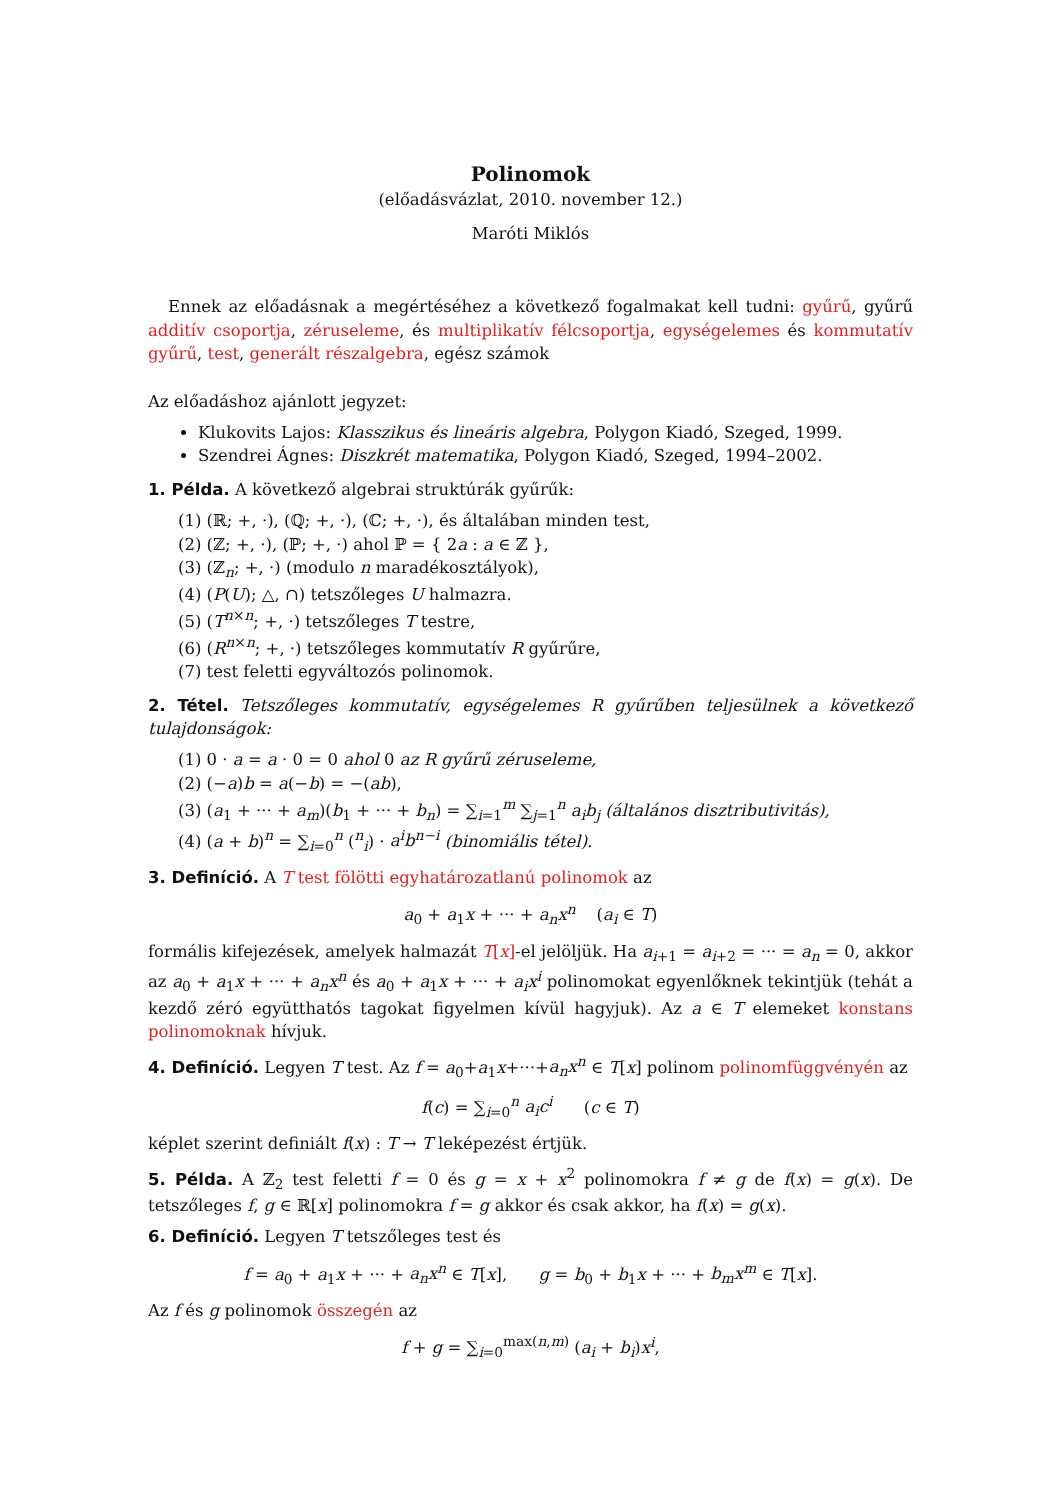Polinomok
(előadásvázlat, 2010. november 12.)
Maróti Miklós
Ennek az előadásnak a megértéséhez a következő fogalmakat kell tudni: gyűrű, gyűrű additív csoportja, zéruseleme, és multiplikatív félcsoportja, egységelemes és kommutatív gyűrű, test, generált részalgebra, egész számok
Az előadáshoz ajánlott jegyzet:
Klukovits Lajos: Klasszikus és lineáris algebra, Polygon Kiadó, Szeged, 1999.
Szendrei Ágnes: Diszkrét matematika, Polygon Kiadó, Szeged, 1994–2002.
1. Példa. A következő algebrai struktúrák gyűrűk:
(1) (ℝ; +, ·), (ℚ; +, ·), (ℂ; +, ·), és általában minden test,
(2) (ℤ; +, ·), (ℙ; +, ·) ahol ℙ = { 2a : a ∈ ℤ },
(3) (ℤ<sub>n</sub>; +, ·) (modulo n maradékosztályok),
(4) (P(U); △, ∩) tetszőleges U halmazra.
(5) (T<sup>n×n</sup>; +, ·) tetszőleges T testre,
(6) (R<sup>n×n</sup>; +, ·) tetszőleges kommutatív R gyűrűre,
(7) test feletti egyváltozós polinomok.
2. Tétel. Tetszőleges kommutatív, egységelemes R gyűrűben teljesülnek a következő tulajdonságok:
(1) 0 · a = a · 0 = 0 ahol 0 az R gyűrű zéruseleme,
(2) (−a)b = a(−b) = −(ab),
(3) (a<sub>1</sub> + ··· + a<sub>m</sub>)(b<sub>1</sub> + ··· + b<sub>n</sub>) = ∑<sub>i=1</sub><sup>m</sup> ∑<sub>j=1</sub><sup>n</sup> a<sub>i</sub>b<sub>j</sub> (általános disztributivitás),
(4) (a + b)<sup>n</sup> = ∑<sub>i=0</sub><sup>n</sup> (<sup>n</sup><sub>i</sub>) · a<sup>i</sup>b<sup>n−i</sup> (binomiális tétel).
3. Definíció. A T test fölötti egyhatározatlanú polinomok az
a<sub>0</sub> + a<sub>1</sub>x + ··· + a<sub>n</sub>x<sup>n</sup> (a<sub>i</sub> ∈ T)
formális kifejezések, amelyek halmazát T[x]-el jelöljük. Ha a<sub>i+1</sub> = a<sub>i+2</sub> = ··· = a<sub>n</sub> = 0, akkor az a<sub>0</sub> + a<sub>1</sub>x + ··· + a<sub>n</sub>x<sup>n</sup> és a<sub>0</sub> + a<sub>1</sub>x + ··· + a<sub>i</sub>x<sup>i</sup> polinomokat egyenlőknek tekintjük (tehát a kezdő zéró együtthatós tagokat figyelmen kívül hagyjuk). Az a ∈ T elemeket konstans polinomoknak hívjuk.
4. Definíció. Legyen T test. Az f = a<sub>0</sub>+a<sub>1</sub>x+···+a<sub>n</sub>x<sup>n</sup> ∈ T[x] polinom polinomfüggvényén az
f(c) = ∑<sub>i=0</sub><sup>n</sup> a<sub>i</sub>c<sup>i</sup> (c ∈ T)
képlet szerint definiált f(x) : T → T leképezést értjük.
5. Példa. A ℤ<sub>2</sub> test feletti f = 0 és g = x + x<sup>2</sup> polinomokra f ≠ g de f(x) = g(x). De tetszőleges f, g ∈ ℝ[x] polinomokra f = g akkor és csak akkor, ha f(x) = g(x).
6. Definíció. Legyen T tetszőleges test és
f = a<sub>0</sub> + a<sub>1</sub>x + ··· + a<sub>n</sub>x<sup>n</sup> ∈ T[x], g = b<sub>0</sub> + b<sub>1</sub>x + ··· + b<sub>m</sub>x<sup>m</sup> ∈ T[x].
Az f és g polinomok összegén az
f + g = ∑<sub>i=0</sub><sup>max(n,m)</sup> (a<sub>i</sub> + b<sub>i</sub>)x<sup>i</sup>,